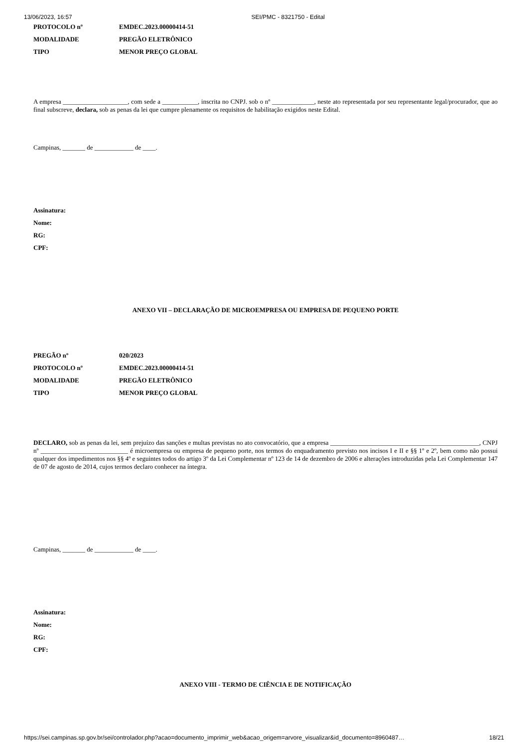13/06/2023, 16:57 SEI/PMC - 8321750 - Edital
PROTOCOLO nº EMDEC.2023.00000414-51
MODALIDADE PREGÃO ELETRÔNICO
TIPO MENOR PREÇO GLOBAL
A empresa ____________________, com sede a ___________, inscrita no CNPJ. sob o nº _____________, neste ato representada por seu representante legal/procurador, que ao final subscreve, declara, sob as penas da lei que cumpre plenamente os requisitos de habilitação exigidos neste Edital.
Campinas, _______ de ____________ de ____.
Assinatura:
Nome:
RG:
CPF:
ANEXO VII – DECLARAÇÃO DE MICROEMPRESA OU EMPRESA DE PEQUENO PORTE
PREGÃO nº 020/2023
PROTOCOLO nº EMDEC.2023.00000414-51
MODALIDADE PREGÃO ELETRÔNICO
TIPO MENOR PREÇO GLOBAL
DECLARO, sob as penas da lei, sem prejuízo das sanções e multas previstas no ato convocatório, que a empresa ______________________________________________, CNPJ nº ___________________________ é microempresa ou empresa de pequeno porte, nos termos do enquadramento previsto nos incisos I e II e §§ 1º e 2º, bem como não possui qualquer dos impedimentos nos §§ 4º e seguintes todos do artigo 3º da Lei Complementar nº 123 de 14 de dezembro de 2006 e alterações introduzidas pela Lei Complementar 147 de 07 de agosto de 2014, cujos termos declaro conhecer na íntegra.
Campinas, _______ de ____________ de ____.
Assinatura:
Nome:
RG:
CPF:
ANEXO VIII - TERMO DE CIÊNCIA E DE NOTIFICAÇÃO
https://sei.campinas.sp.gov.br/sei/controlador.php?acao=documento_imprimir_web&acao_origem=arvore_visualizar&id_documento=8960487… 18/21